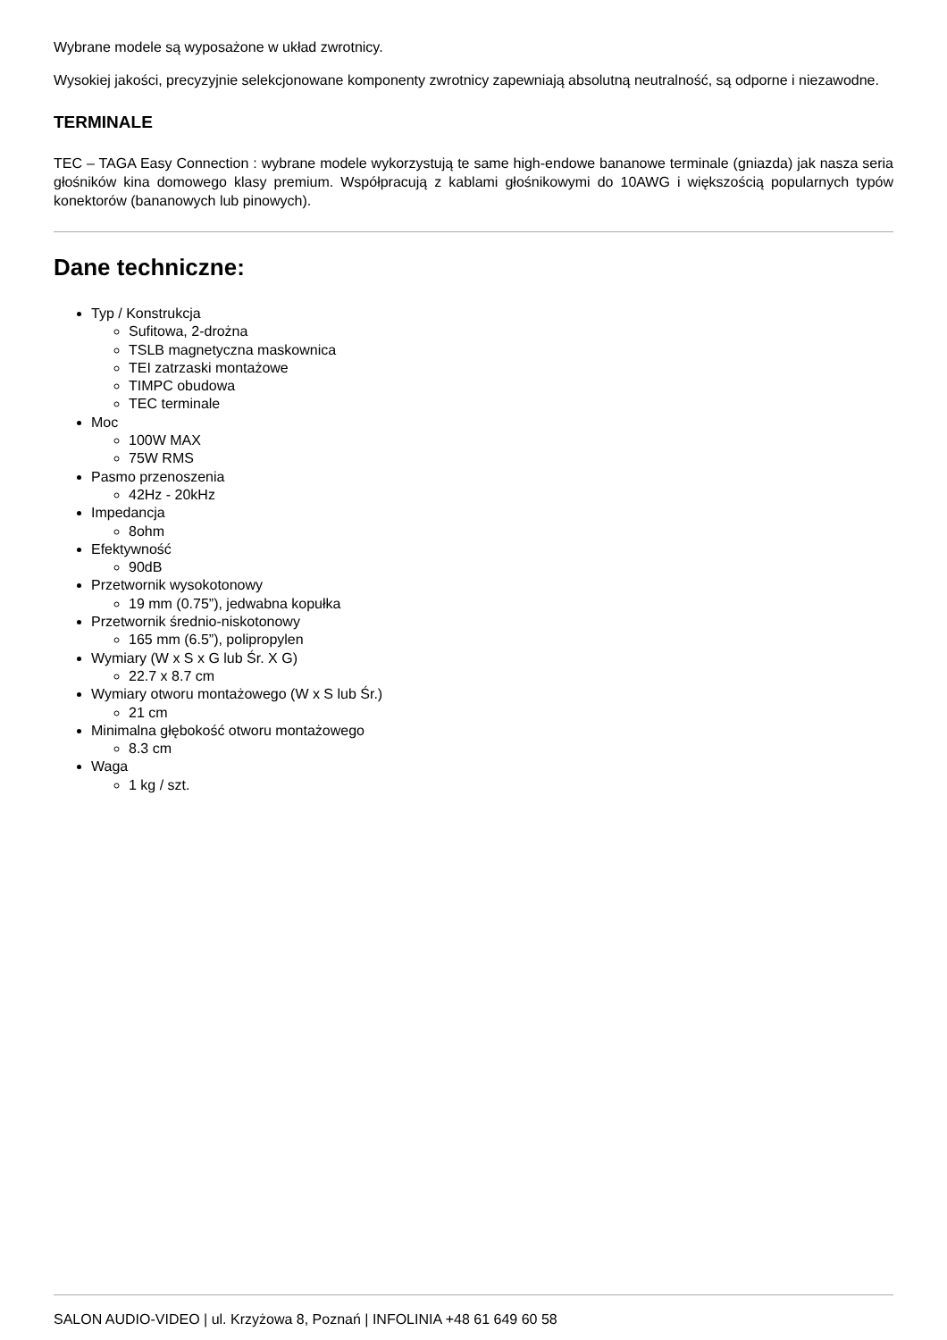Wybrane modele są wyposażone w układ zwrotnicy.
Wysokiej jakości, precyzyjnie selekcjonowane komponenty zwrotnicy zapewniają absolutną neutralność, są odporne i niezawodne.
TERMINALE
TEC – TAGA Easy Connection : wybrane modele wykorzystują te same high-endowe bananowe terminale (gniazda) jak nasza seria głośników kina domowego klasy premium. Współpracują z kablami głośnikowymi do 10AWG i większością popularnych typów konektorów (bananowych lub pinowych).
Dane techniczne:
Typ / Konstrukcja
Sufitowa, 2-drożna
TSLB magnetyczna maskownica
TEI zatrzaski montażowe
TIMPC obudowa
TEC terminale
Moc
100W MAX
75W RMS
Pasmo przenoszenia
42Hz - 20kHz
Impedancja
8ohm
Efektywność
90dB
Przetwornik wysokotonowy
19 mm (0.75”), jedwabna kopułka
Przetwornik średnio-niskotonowy
165 mm (6.5”), polipropylen
Wymiary (W x S x G lub Śr. X G)
22.7 x 8.7 cm
Wymiary otworu montażowego (W x S lub Śr.)
21 cm
Minimalna głębokość otworu montażowego
8.3 cm
Waga
1 kg / szt.
SALON AUDIO-VIDEO | ul. Krzyżowa 8, Poznań | INFOLINIA +48 61 649 60 58